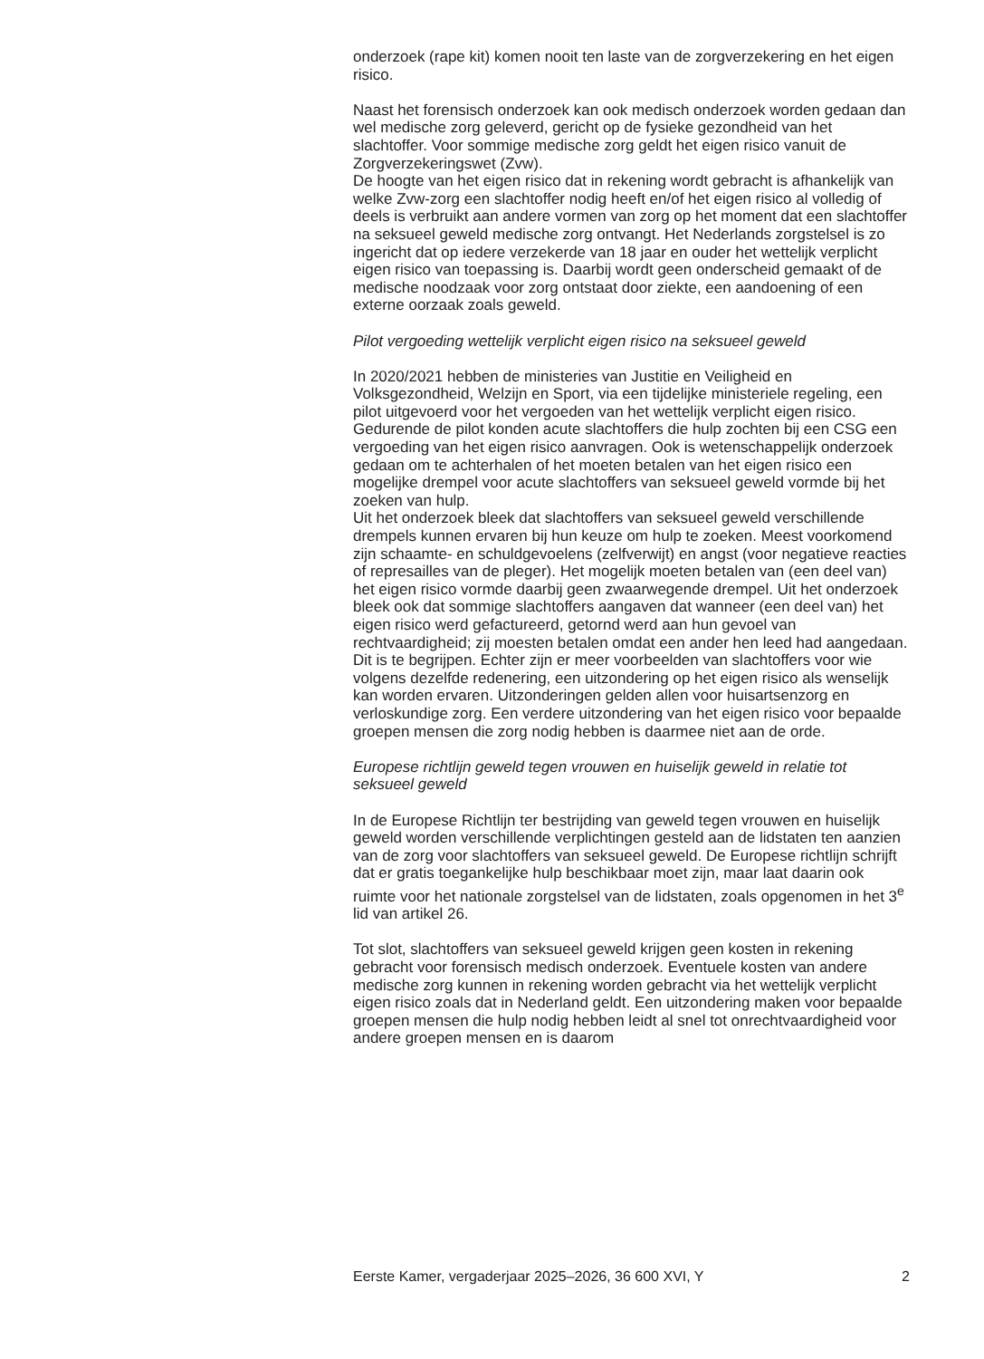onderzoek (rape kit) komen nooit ten laste van de zorgverzekering en het eigen risico.
Naast het forensisch onderzoek kan ook medisch onderzoek worden gedaan dan wel medische zorg geleverd, gericht op de fysieke gezondheid van het slachtoffer. Voor sommige medische zorg geldt het eigen risico vanuit de Zorgverzekeringswet (Zvw).
De hoogte van het eigen risico dat in rekening wordt gebracht is afhankelijk van welke Zvw-zorg een slachtoffer nodig heeft en/of het eigen risico al volledig of deels is verbruikt aan andere vormen van zorg op het moment dat een slachtoffer na seksueel geweld medische zorg ontvangt. Het Nederlands zorgstelsel is zo ingericht dat op iedere verzekerde van 18 jaar en ouder het wettelijk verplicht eigen risico van toepassing is. Daarbij wordt geen onderscheid gemaakt of de medische noodzaak voor zorg ontstaat door ziekte, een aandoening of een externe oorzaak zoals geweld.
Pilot vergoeding wettelijk verplicht eigen risico na seksueel geweld
In 2020/2021 hebben de ministeries van Justitie en Veiligheid en Volksgezondheid, Welzijn en Sport, via een tijdelijke ministeriele regeling, een pilot uitgevoerd voor het vergoeden van het wettelijk verplicht eigen risico. Gedurende de pilot konden acute slachtoffers die hulp zochten bij een CSG een vergoeding van het eigen risico aanvragen. Ook is wetenschappelijk onderzoek gedaan om te achterhalen of het moeten betalen van het eigen risico een mogelijke drempel voor acute slachtoffers van seksueel geweld vormde bij het zoeken van hulp.
Uit het onderzoek bleek dat slachtoffers van seksueel geweld verschillende drempels kunnen ervaren bij hun keuze om hulp te zoeken. Meest voorkomend zijn schaamte- en schuldgevoelens (zelfverwijt) en angst (voor negatieve reacties of represailles van de pleger). Het mogelijk moeten betalen van (een deel van) het eigen risico vormde daarbij geen zwaarwegende drempel. Uit het onderzoek bleek ook dat sommige slachtoffers aangaven dat wanneer (een deel van) het eigen risico werd gefactureerd, getornd werd aan hun gevoel van rechtvaardigheid; zij moesten betalen omdat een ander hen leed had aangedaan. Dit is te begrijpen. Echter zijn er meer voorbeelden van slachtoffers voor wie volgens dezelfde redenering, een uitzondering op het eigen risico als wenselijk kan worden ervaren. Uitzonderingen gelden allen voor huisartsenzorg en verloskundige zorg. Een verdere uitzondering van het eigen risico voor bepaalde groepen mensen die zorg nodig hebben is daarmee niet aan de orde.
Europese richtlijn geweld tegen vrouwen en huiselijk geweld in relatie tot seksueel geweld
In de Europese Richtlijn ter bestrijding van geweld tegen vrouwen en huiselijk geweld worden verschillende verplichtingen gesteld aan de lidstaten ten aanzien van de zorg voor slachtoffers van seksueel geweld. De Europese richtlijn schrijft dat er gratis toegankelijke hulp beschikbaar moet zijn, maar laat daarin ook ruimte voor het nationale zorgstelsel van de lidstaten, zoals opgenomen in het 3<sup>e</sup> lid van artikel 26.
Tot slot, slachtoffers van seksueel geweld krijgen geen kosten in rekening gebracht voor forensisch medisch onderzoek. Eventuele kosten van andere medische zorg kunnen in rekening worden gebracht via het wettelijk verplicht eigen risico zoals dat in Nederland geldt. Een uitzondering maken voor bepaalde groepen mensen die hulp nodig hebben leidt al snel tot onrechtvaardigheid voor andere groepen mensen en is daarom
Eerste Kamer, vergaderjaar 2025–2026, 36 600 XVI, Y 2